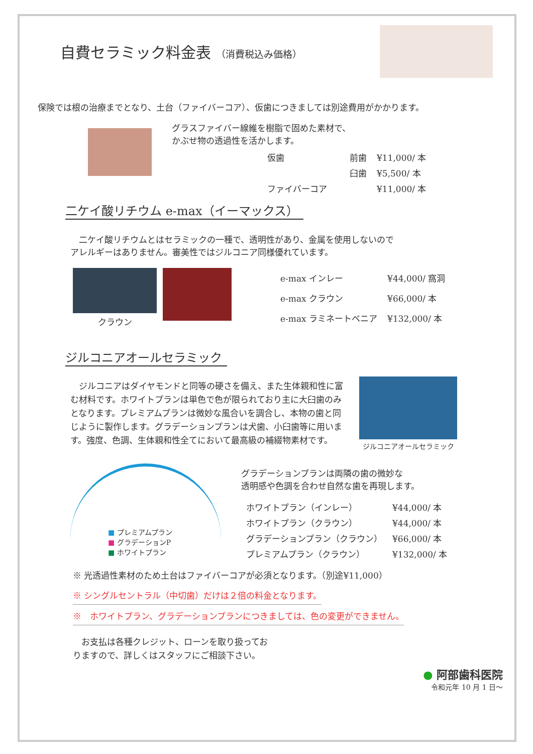自費セラミック料金表 （消費税込み価格）
保険では根の治療までとなり、土台（ファイバーコア）、仮歯につきましては別途費用がかかります。
グラスファイバー線維を樹脂で固めた素材で、
かぶせ物の透過性を活かします。
| 仮歯 | 前歯 | ¥11,000/ 本 |
| | 臼歯 | ¥5,500/ 本 |
| ファイバーコア | | ¥11,000/ 本 |
二ケイ酸リチウム e-max（イーマックス）
　二ケイ酸リチウムとはセラミックの一種で、透明性があり、金属を使用しないので
アレルギーはありません。審美性ではジルコニア同様優れています。
クラウン
| e-max インレー | ¥44,000/ 窩洞 |
| e-max クラウン | ¥66,000/ 本 |
| e-max ラミネートベニア | ¥132,000/ 本 |
ジルコニアオールセラミック
　ジルコニアはダイヤモンドと同等の硬さを備え、また生体親和性に富む材料です。ホワイトプランは単色で色が限られており主に大臼歯のみとなります。プレミアムプランは微妙な風合いを調合し、本物の歯と同じように製作します。グラデーションプランは犬歯、小臼歯等に用います。強度、色調、生体親和性全てにおいて最高級の補綴物素材です。
ジルコニアオールセラミック
■ プレミアムプラン
■ グラデーションP
■ ホワイトプラン
グラデーションプランは両隣の歯の微妙な
透明感や色調を合わせ自然な歯を再現します。
| ホワイトプラン（インレー） | ¥44,000/ 本 |
| ホワイトプラン（クラウン） | ¥44,000/ 本 |
| グラデーションプラン（クラウン） | ¥66,000/ 本 |
| プレミアムプラン（クラウン） | ¥132,000/ 本 |
※ 光透過性素材のため土台はファイバーコアが必須となります。（別途¥11,000）
※ シングルセントラル（中切歯）だけは２倍の料金となります。
※　ホワイトプラン、グラデーションプランにつきましては、色の変更ができません。
　お支払は各種クレジット、ローンを取り扱ってお
りますので、詳しくはスタッフにご相談下さい。
● 阿部歯科医院
令和元年 10 月 1 日〜